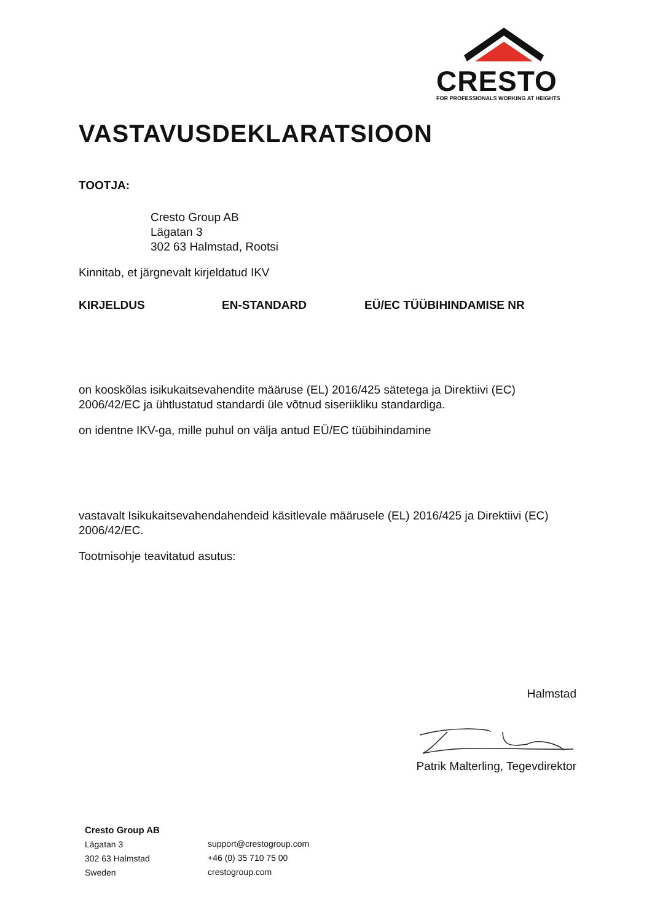CRESTO
FOR PROFESSIONALS WORKING AT HEIGHTS
VASTAVUSDEKLARATSIOON
TOOTJA:
Cresto Group AB
Lägatan 3
302 63 Halmstad, Rootsi
Kinnitab, et järgnevalt kirjeldatud IKV
KIRJELDUS EN-STANDARD EÜ/EC TÜÜBIHINDAMISE NR
on kooskõlas isikukaitsevahendite määruse (EL) 2016/425 sätetega ja Direktiivi (EC) 2006/42/EC ja ühtlustatud standardi üle võtnud siseriikliku standardiga.
on identne IKV-ga, mille puhul on välja antud EÜ/EC tüübihindamine
vastavalt Isikukaitsevahendahendeid käsitlevale määrusele (EL) 2016/425 ja Direktiivi (EC) 2006/42/EC.
Tootmisohje teavitatud asutus:
Halmstad
Patrik Malterling, Tegevdirektor
Cresto Group AB
Lägatan 3
302 63 Halmstad
Sweden
support@crestogroup.com
+46 (0) 35 710 75 00
crestogroup.com